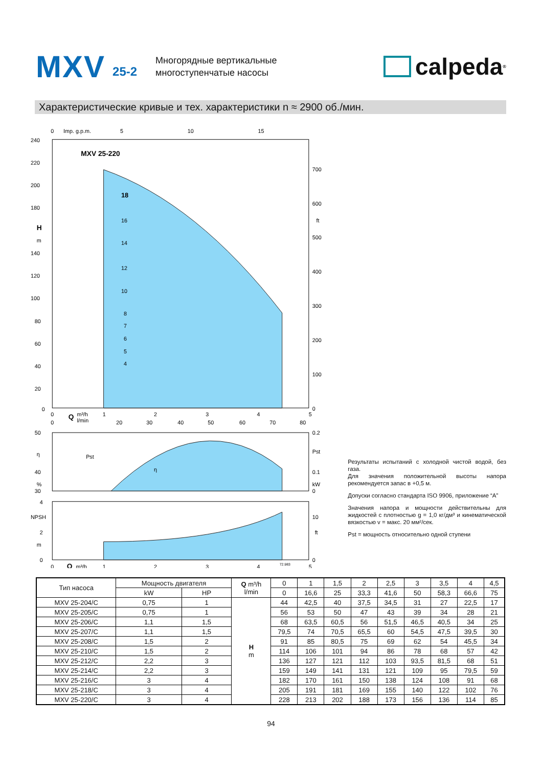MXV 25-2
Многорядные вертикальные
многоступенчатые насосы
calpeda<sup>®</sup>
Характеристические кривые и тех. характеристики n ≈ 2900 об./мин.
0
Imp. g.p.m.
5
10
15
MXV 25-220
18
16
14
12
10
8
7
6
5
4
240
220
200
180
H
m
140
120
100
80
60
40
20
0
700
600
ft
500
400
300
200
100
0
0
Q
m³/h
1
2
3
4
5
0
l/min
20
30
40
50
60
70
80
Pst
η
50
η
40
%
30
0.2
Pst
0.1
kW
0
4
NPSH
2
m
0
10
ft
0
0
Q
m³/h
1
2
3
4
72.983
5
Результаты испытаний с холодной чистой водой, без газа.
Для значения положительной высоты напора рекомендуется запас в +0,5 м.
Допуски согласно стандарта ISO 9906, приложение “A”
Значения напора и мощности действительны для жидкостей с плотностью g = 1,0 кг/дм³ и кинематической вязкостью v = макс. 20 мм²/сек.
Pst = мощность относительно одной ступени
| Тип насоса | Мощность двигателя | | Q m³/h l/min | 0 | 1 | 1,5 | 2 | 2,5 | 3 | 3,5 | 4 | 4,5 |
| --- | --- | --- | --- | --- | --- | --- | --- | --- | --- | --- | --- | --- |
| | kW | HP | | 0 | 16,6 | 25 | 33,3 | 41,6 | 50 | 58,3 | 66,6 | 75 |
| MXV 25-204/C | 0,75 | 1 | H m | 44 | 42,5 | 40 | 37,5 | 34,5 | 31 | 27 | 22,5 | 17 |
| MXV 25-205/C | 0,75 | 1 | | 56 | 53 | 50 | 47 | 43 | 39 | 34 | 28 | 21 |
| MXV 25-206/C | 1,1 | 1,5 | | 68 | 63,5 | 60,5 | 56 | 51,5 | 46,5 | 40,5 | 34 | 25 |
| MXV 25-207/C | 1,1 | 1,5 | | 79,5 | 74 | 70,5 | 65,5 | 60 | 54,5 | 47,5 | 39,5 | 30 |
| MXV 25-208/C | 1,5 | 2 | | 91 | 85 | 80,5 | 75 | 69 | 62 | 54 | 45,5 | 34 |
| MXV 25-210/C | 1,5 | 2 | | 114 | 106 | 101 | 94 | 86 | 78 | 68 | 57 | 42 |
| MXV 25-212/C | 2,2 | 3 | | 136 | 127 | 121 | 112 | 103 | 93,5 | 81,5 | 68 | 51 |
| MXV 25-214/C | 2,2 | 3 | | 159 | 149 | 141 | 131 | 121 | 109 | 95 | 79,5 | 59 |
| MXV 25-216/C | 3 | 4 | | 182 | 170 | 161 | 150 | 138 | 124 | 108 | 91 | 68 |
| MXV 25-218/C | 3 | 4 | | 205 | 191 | 181 | 169 | 155 | 140 | 122 | 102 | 76 |
| MXV 25-220/C | 3 | 4 | | 228 | 213 | 202 | 188 | 173 | 156 | 136 | 114 | 85 |
94